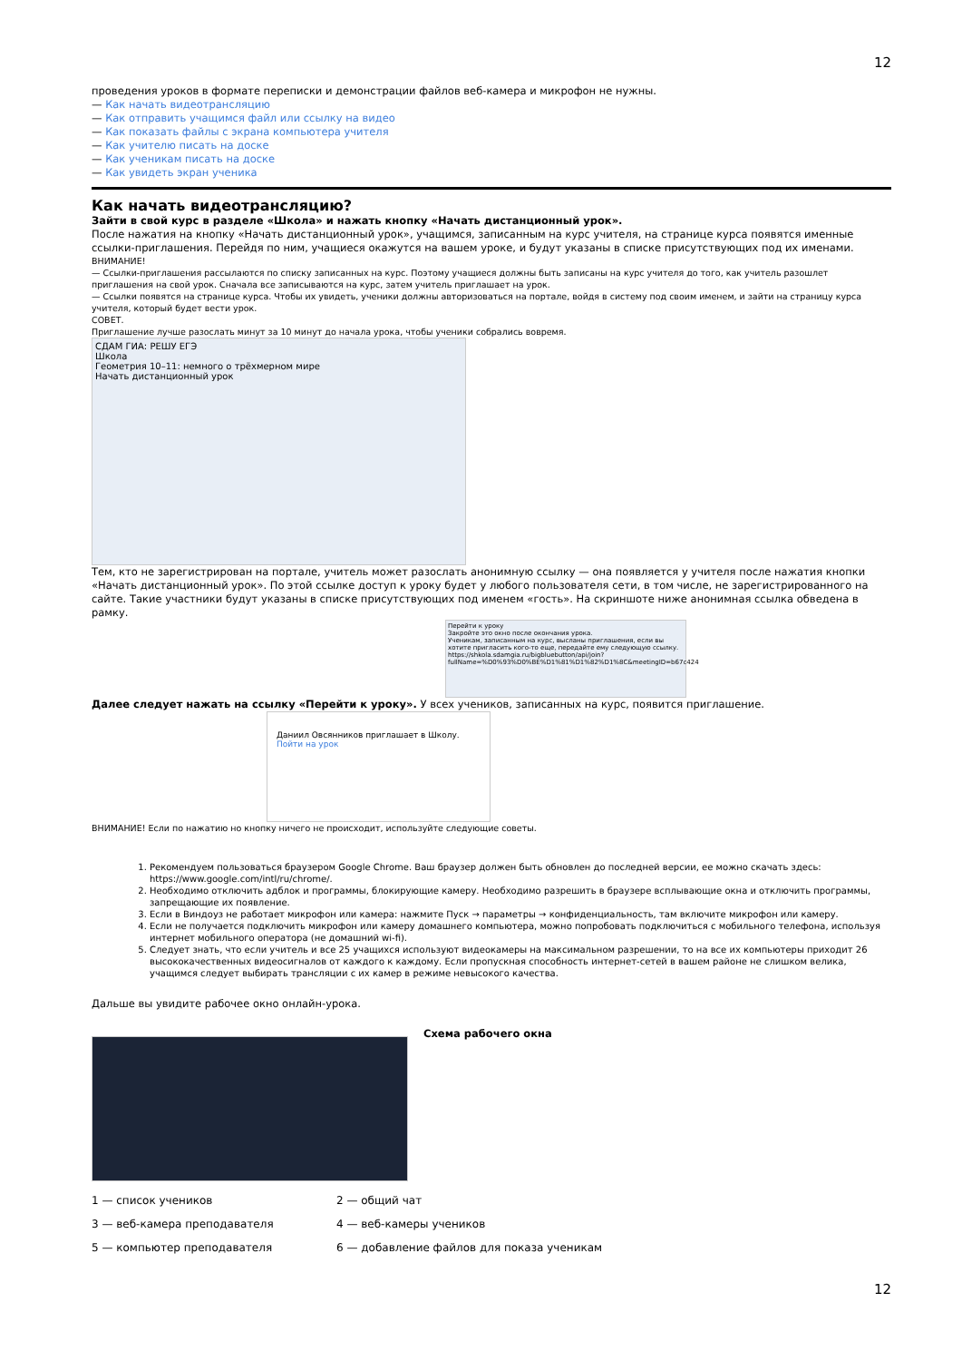12
проведения уроков в формате переписки и демонстрации файлов веб-камера и микрофон не нужны.
— Как начать видеотрансляцию
— Как отправить учащимся файл или ссылку на видео
— Как показать файлы с экрана компьютера учителя
— Как учителю писать на доске
— Как ученикам писать на доске
— Как увидеть экран ученика
Как начать видеотрансляцию?
Зайти в свой курс в разделе «Школа» и нажать кнопку «Начать дистанционный урок».
После нажатия на кнопку «Начать дистанционный урок», учащимся, записанным на курс учителя, на странице курса появятся именные ссылки-приглашения. Перейдя по ним, учащиеся окажутся на вашем уроке, и будут указаны в списке присутствующих под их именами.
ВНИМАНИЕ!
— Ссылки-приглашения рассылаются по списку записанных на курс. Поэтому учащиеся должны быть записаны на курс учителя до того, как учитель разошлет приглашения на свой урок. Сначала все записываются на курс, затем учитель приглашает на урок.
— Ссылки появятся на странице курса. Чтобы их увидеть, ученики должны авторизоваться на портале, войдя в систему под своим именем, и зайти на страницу курса учителя, который будет вести урок.
СОВЕТ.
Приглашение лучше разослать минут за 10 минут до начала урока, чтобы ученики собрались вовремя.
СДАМ ГИА: РЕШУ ЕГЭ
Школа
Геометрия 10–11: немного о трёхмерном мире
Начать дистанционный урок
Тем, кто не зарегистрирован на портале, учитель может разослать анонимную ссылку — она появляется у учителя после нажатия кнопки «Начать дистанционный урок». По этой ссылке доступ к уроку будет у любого пользователя сети, в том числе, не зарегистрированного на сайте. Такие участники будут указаны в списке присутствующих под именем «гость». На скриншоте ниже анонимная ссылка обведена в рамку.
Перейти к уроку
Закройте это окно после окончания урока.
Ученикам, записанным на курс, высланы приглашения, если вы хотите пригласить кого-то еще, передайте ему следующую ссылку.
https://shkola.sdamgia.ru/bigbluebutton/api/join?fullName=%D0%93%D0%BE%D1%81%D1%82%D1%8C&meetingID=b67c424
Далее следует нажать на ссылку «Перейти к уроку». У всех учеников, записанных на курс, появится приглашение.
Даниил Овсянников приглашает в Школу.
Пойти на урок
ВНИМАНИЕ! Если по нажатию но кнопку ничего не происходит, используйте следующие советы.
1. Рекомендуем пользоваться браузером Google Chrome. Ваш браузер должен быть обновлен до последней версии, ее можно скачать здесь: https://www.google.com/intl/ru/chrome/.
2. Необходимо отключить адблок и программы, блокирующие камеру. Необходимо разрешить в браузере всплывающие окна и отключить программы, запрещающие их появление.
3. Если в Виндоуз не работает микрофон или камера: нажмите Пуск → параметры → конфиденциальность, там включите микрофон или камеру.
4. Если не получается подключить микрофон или камеру домашнего компьютера, можно попробовать подключиться с мобильного телефона, используя интернет мобильного оператора (не домашний wi-fi).
5. Следует знать, что если учитель и все 25 учащихся используют видеокамеры на максимальном разрешении, то на все их компьютеры приходит 26 высококачественных видеосигналов от каждого к каждому. Если пропускная способность интернет-сетей в вашем районе не слишком велика, учащимся следует выбирать трансляции с их камер в режиме невысокого качества.
Дальше вы увидите рабочее окно онлайн-урока.
Схема рабочего окна
1 — список учеников 2 — общий чат 3 — веб-камера преподавателя 4 — веб-камеры учеников 5 — компьютер преподавателя 6 — добавление файлов для показа ученикам
12